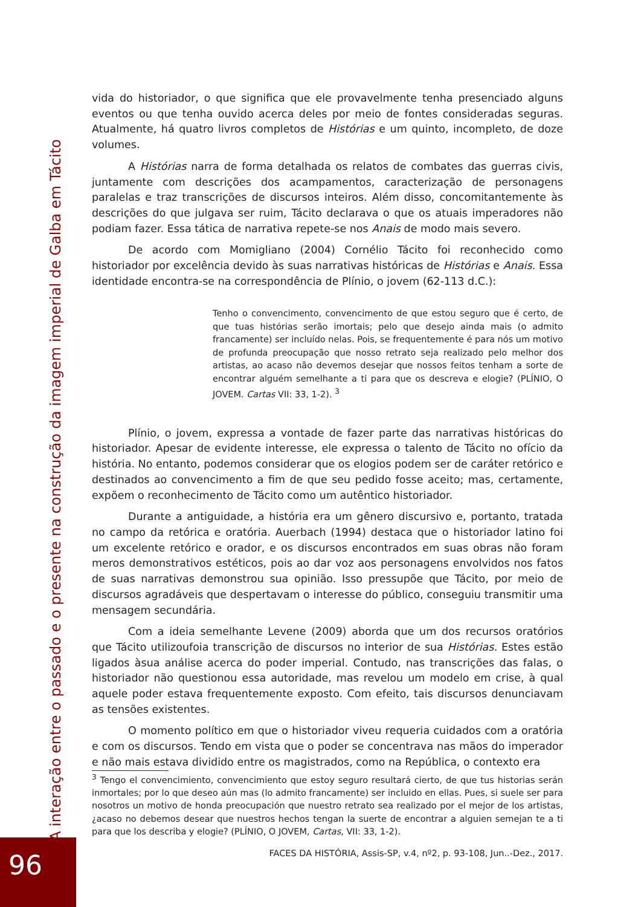A interação entre o passado e o presente na construção da imagem imperial de Galba em Tácito
vida do historiador, o que significa que ele provavelmente tenha presenciado alguns eventos ou que tenha ouvido acerca deles por meio de fontes consideradas seguras. Atualmente, há quatro livros completos de Histórias e um quinto, incompleto, de doze volumes.
A Histórias narra de forma detalhada os relatos de combates das guerras civis, juntamente com descrições dos acampamentos, caracterização de personagens paralelas e traz transcrições de discursos inteiros. Além disso, concomitantemente às descrições do que julgava ser ruim, Tácito declarava o que os atuais imperadores não podiam fazer. Essa tática de narrativa repete-se nos Anais de modo mais severo.
De acordo com Momigliano (2004) Cornélio Tácito foi reconhecido como historiador por excelência devido às suas narrativas históricas de Histórias e Anais. Essa identidade encontra-se na correspondência de Plínio, o jovem (62-113 d.C.):
Tenho o convencimento, convencimento de que estou seguro que é certo, de que tuas histórias serão imortais; pelo que desejo ainda mais (o admito francamente) ser incluído nelas. Pois, se frequentemente é para nós um motivo de profunda preocupação que nosso retrato seja realizado pelo melhor dos artistas, ao acaso não devemos desejar que nossos feitos tenham a sorte de encontrar alguém semelhante a ti para que os descreva e elogie? (PLÍNIO, O JOVEM. Cartas VII: 33, 1-2). <sup>3</sup>
Plínio, o jovem, expressa a vontade de fazer parte das narrativas históricas do historiador. Apesar de evidente interesse, ele expressa o talento de Tácito no ofício da história. No entanto, podemos considerar que os elogios podem ser de caráter retórico e destinados ao convencimento a fim de que seu pedido fosse aceito; mas, certamente, expõem o reconhecimento de Tácito como um autêntico historiador.
Durante a antiguidade, a história era um gênero discursivo e, portanto, tratada no campo da retórica e oratória. Auerbach (1994) destaca que o historiador latino foi um excelente retórico e orador, e os discursos encontrados em suas obras não foram meros demonstrativos estéticos, pois ao dar voz aos personagens envolvidos nos fatos de suas narrativas demonstrou sua opinião. Isso pressupõe que Tácito, por meio de discursos agradáveis que despertavam o interesse do público, conseguiu transmitir uma mensagem secundária.
Com a ideia semelhante Levene (2009) aborda que um dos recursos oratórios que Tácito utilizoufoia transcrição de discursos no interior de sua Histórias. Estes estão ligados àsua análise acerca do poder imperial. Contudo, nas transcrições das falas, o historiador não questionou essa autoridade, mas revelou um modelo em crise, à qual aquele poder estava frequentemente exposto. Com efeito, tais discursos denunciavam as tensões existentes.
O momento político em que o historiador viveu requeria cuidados com a oratória e com os discursos. Tendo em vista que o poder se concentrava nas mãos do imperador e não mais estava dividido entre os magistrados, como na República, o contexto era
<sup>3</sup> Tengo el convencimiento, convencimiento que estoy seguro resultará cierto, de que tus historias serán inmortales; por lo que deseo aún mas (lo admito francamente) ser incluido en ellas. Pues, si suele ser para nosotros un motivo de honda preocupación que nuestro retrato sea realizado por el mejor de los artistas, ¿acaso no debemos desear que nuestros hechos tengan la suerte de encontrar a alguien semejan te a ti para que los describa y elogie? (PLÍNIO, O JOVEM, Cartas, VII: 33, 1-2).
FACES DA HISTÓRIA, Assis-SP, v.4, nº2, p. 93-108, Jun..-Dez., 2017.
96